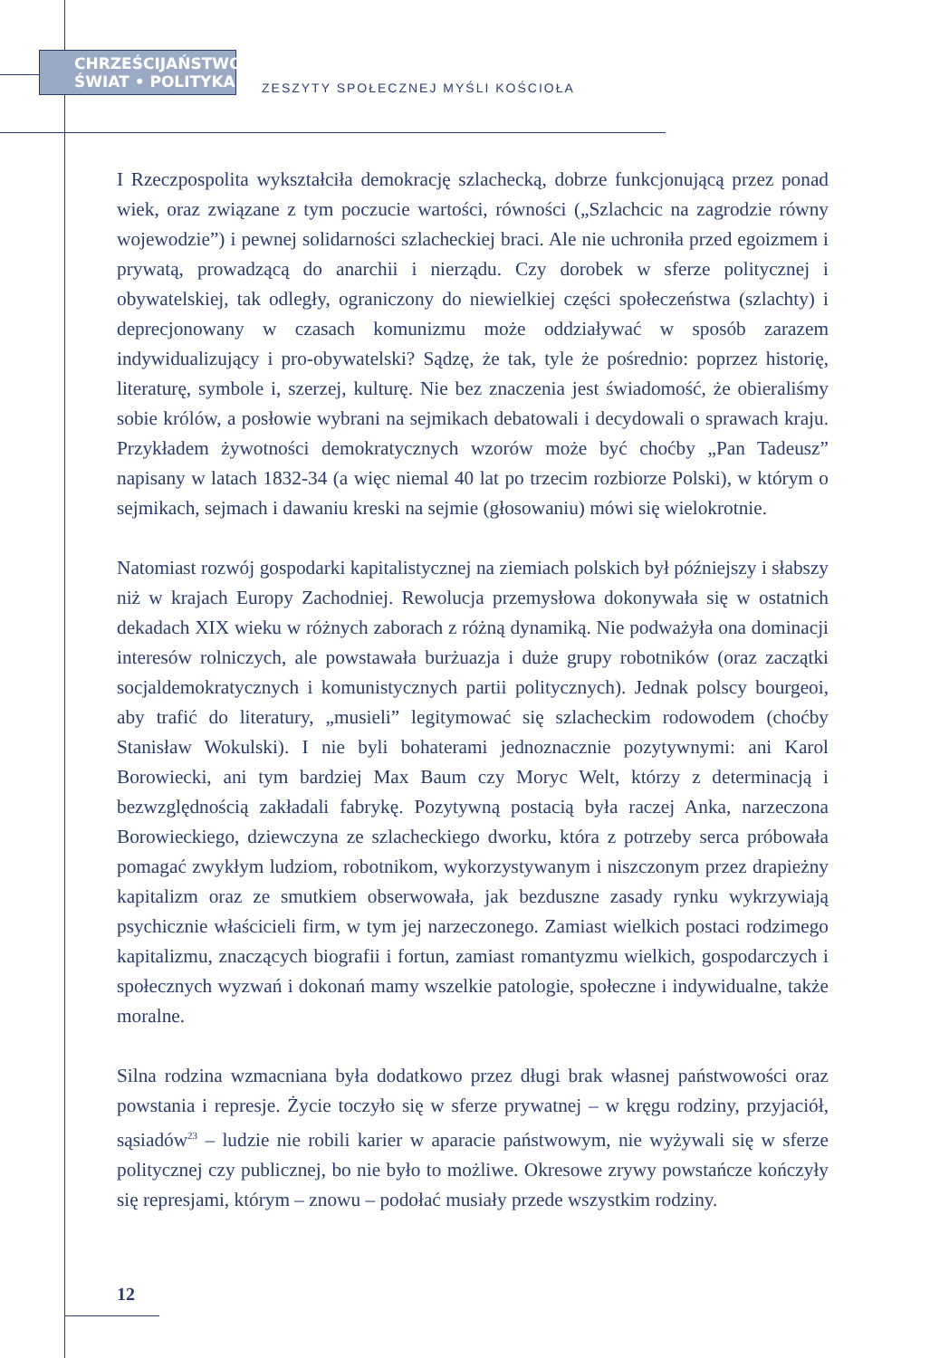CHRZEŚCIJAŃSTWO
ŚWIAT • POLITYKA
ZESZYTY SPOŁECZNEJ MYŚLI KOŚCIOŁA
I Rzeczpospolita wykształciła demokrację szlachecką, dobrze funkcjonującą przez ponad wiek, oraz związane z tym poczucie wartości, równości („Szlachcic na zagrodzie równy wojewodzie”) i pewnej solidarności szlacheckiej braci. Ale nie uchroniła przed egoizmem i prywatą, prowadzącą do anarchii i nierządu. Czy dorobek w sferze politycznej i obywatelskiej, tak odległy, ograniczony do niewielkiej części społeczeństwa (szlachty) i deprecjonowany w czasach komunizmu może oddziaływać w sposób zarazem indywidualizujący i pro-obywatelski? Sądzę, że tak, tyle że pośrednio: poprzez historię, literaturę, symbole i, szerzej, kulturę. Nie bez znaczenia jest świadomość, że obieraliśmy sobie królów, a posłowie wybrani na sejmikach debatowali i decydowali o sprawach kraju. Przykładem żywotności demokratycznych wzorów może być choćby „Pan Tadeusz” napisany w latach 1832-34 (a więc niemal 40 lat po trzecim rozbiorze Polski), w którym o sejmikach, sejmach i dawaniu kreski na sejmie (głosowaniu) mówi się wielokrotnie.
Natomiast rozwój gospodarki kapitalistycznej na ziemiach polskich był późniejszy i słabszy niż w krajach Europy Zachodniej. Rewolucja przemysłowa dokonywała się w ostatnich dekadach XIX wieku w różnych zaborach z różną dynamiką. Nie podważyła ona dominacji interesów rolniczych, ale powstawała burżuazja i duże grupy robotników (oraz zaczątki socjaldemokratycznych i komunistycznych partii politycznych). Jednak polscy bourgeoi, aby trafić do literatury, „musieli” legitymować się szlacheckim rodowodem (choćby Stanisław Wokulski). I nie byli bohaterami jednoznacznie pozytywnymi: ani Karol Borowiecki, ani tym bardziej Max Baum czy Moryc Welt, którzy z determinacją i bezwzględnością zakładali fabrykę. Pozytywną postacią była raczej Anka, narzeczona Borowieckiego, dziewczyna ze szlacheckiego dworku, która z potrzeby serca próbowała pomagać zwykłym ludziom, robotnikom, wykorzystywanym i niszczonym przez drapieżny kapitalizm oraz ze smutkiem obserwowała, jak bezduszne zasady rynku wykrzywiają psychicznie właścicieli firm, w tym jej narzeczonego. Zamiast wielkich postaci rodzimego kapitalizmu, znaczących biografii i fortun, zamiast romantyzmu wielkich, gospodarczych i społecznych wyzwań i dokonań mamy wszelkie patologie, społeczne i indywidualne, także moralne.
Silna rodzina wzmacniana była dodatkowo przez długi brak własnej państwowości oraz powstania i represje. Życie toczyło się w sferze prywatnej – w kręgu rodziny, przyjaciół, sąsiadów<sup>23</sup> – ludzie nie robili karier w aparacie państwowym, nie wyżywali się w sferze politycznej czy publicznej, bo nie było to możliwe. Okresowe zrywy powstańcze kończyły się represjami, którym – znowu – podołać musiały przede wszystkim rodziny.
12